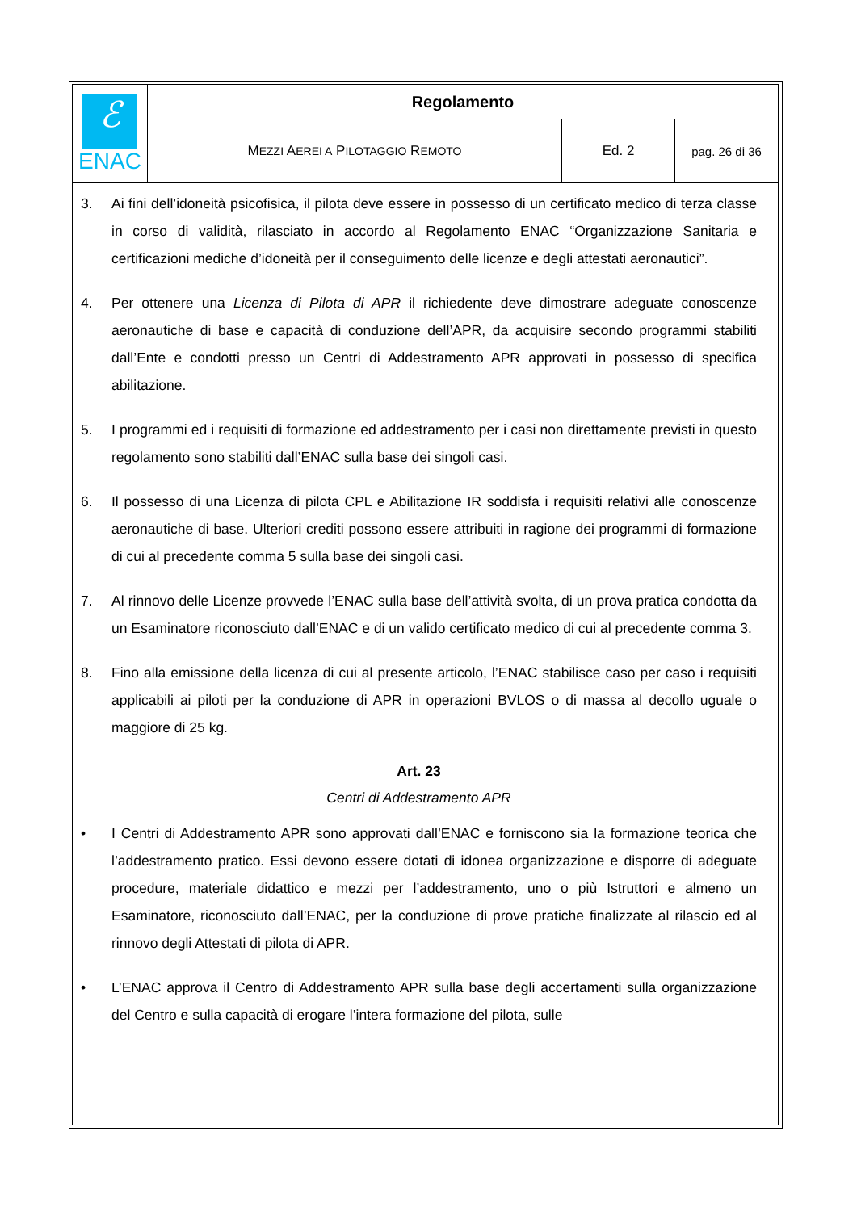| ℰ ENAC | Regolamento | | |
| | M EZZI A EREI A P ILOTAGGIO R EMOTO | Ed. 2 | pag. 26 di 36 |
3. Ai fini dell’idoneità psicofisica, il pilota deve essere in possesso di un certificato medico di terza classe in corso di validità, rilasciato in accordo al Regolamento ENAC “Organizzazione Sanitaria e certificazioni mediche d’idoneità per il conseguimento delle licenze e degli attestati aeronautici”.
4. Per ottenere una Licenza di Pilota di APR il richiedente deve dimostrare adeguate conoscenze aeronautiche di base e capacità di conduzione dell’APR, da acquisire secondo programmi stabiliti dall’Ente e condotti presso un Centri di Addestramento APR approvati in possesso di specifica abilitazione.
5. I programmi ed i requisiti di formazione ed addestramento per i casi non direttamente previsti in questo regolamento sono stabiliti dall’ENAC sulla base dei singoli casi.
6. Il possesso di una Licenza di pilota CPL e Abilitazione IR soddisfa i requisiti relativi alle conoscenze aeronautiche di base. Ulteriori crediti possono essere attribuiti in ragione dei programmi di formazione di cui al precedente comma 5 sulla base dei singoli casi.
7. Al rinnovo delle Licenze provvede l’ENAC sulla base dell’attività svolta, di un prova pratica condotta da un Esaminatore riconosciuto dall’ENAC e di un valido certificato medico di cui al precedente comma 3.
8. Fino alla emissione della licenza di cui al presente articolo, l’ENAC stabilisce caso per caso i requisiti applicabili ai piloti per la conduzione di APR in operazioni BVLOS o di massa al decollo uguale o maggiore di 25 kg.
Art. 23
Centri di Addestramento APR
• I Centri di Addestramento APR sono approvati dall’ENAC e forniscono sia la formazione teorica che l’addestramento pratico. Essi devono essere dotati di idonea organizzazione e disporre di adeguate procedure, materiale didattico e mezzi per l’addestramento, uno o più Istruttori e almeno un Esaminatore, riconosciuto dall’ENAC, per la conduzione di prove pratiche finalizzate al rilascio ed al rinnovo degli Attestati di pilota di APR.
• L’ENAC approva il Centro di Addestramento APR sulla base degli accertamenti sulla organizzazione del Centro e sulla capacità di erogare l’intera formazione del pilota, sulle